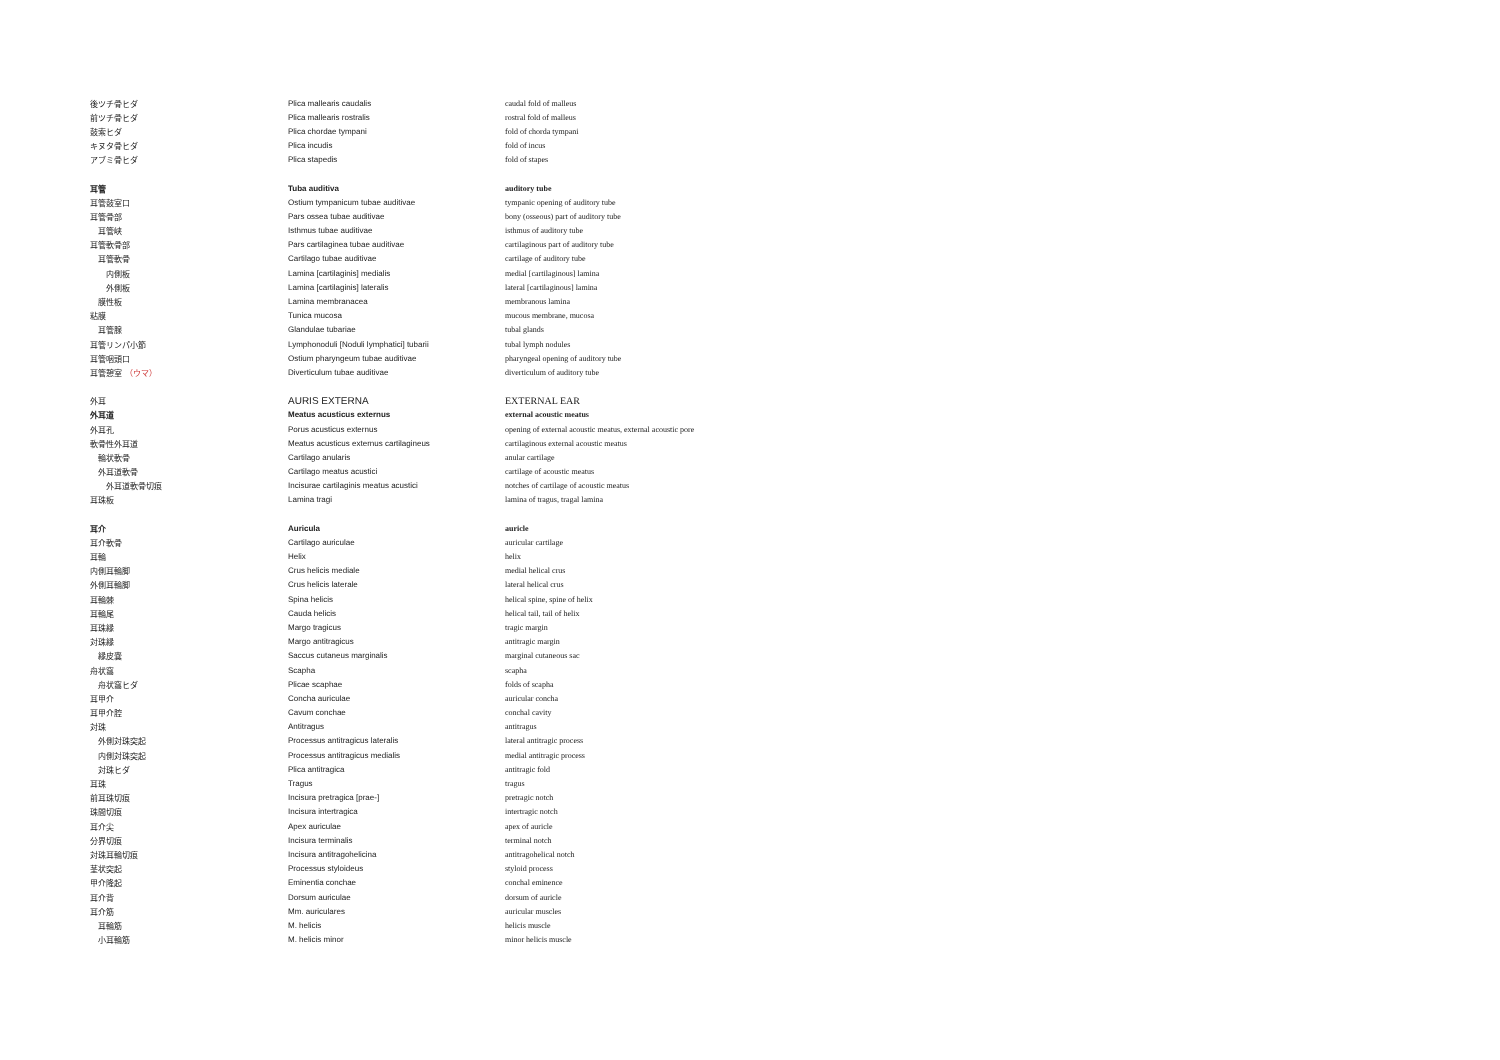| 後ツチ骨ヒダ | Plica mallearis caudalis | caudal fold of malleus |
| 前ツチ骨ヒダ | Plica mallearis rostralis | rostral fold of malleus |
| 鼓索ヒダ | Plica chordae tympani | fold of chorda tympani |
| キヌタ骨ヒダ | Plica incudis | fold of incus |
| アブミ骨ヒダ | Plica stapedis | fold of stapes |
| 耳管 | Tuba auditiva | auditory tube |
| 耳管鼓室口 | Ostium tympanicum tubae auditivae | tympanic opening of auditory tube |
| 耳管骨部 | Pars ossea tubae auditivae | bony (osseous) part of auditory tube |
| 耳管峡 | Isthmus tubae auditivae | isthmus of auditory tube |
| 耳管軟骨部 | Pars cartilaginea tubae auditivae | cartilaginous part of auditory tube |
| 耳管軟骨 | Cartilago tubae auditivae | cartilage of auditory tube |
| 内側板 | Lamina [cartilaginis] medialis | medial [cartilaginous] lamina |
| 外側板 | Lamina [cartilaginis] lateralis | lateral [cartilaginous] lamina |
| 膜性板 | Lamina membranacea | membranous lamina |
| 粘膜 | Tunica mucosa | mucous membrane, mucosa |
| 耳管腺 | Glandulae tubariae | tubal glands |
| 耳管リンパ小節 | Lymphonoduli [Noduli lymphatici] tubarii | tubal lymph nodules |
| 耳管咽頭口 | Ostium pharyngeum tubae auditivae | pharyngeal opening of auditory tube |
| 耳管憩室 （ウマ） | Diverticulum tubae auditivae | diverticulum of auditory tube |
| 外耳 | AURIS EXTERNA | EXTERNAL EAR |
| 外耳道 | Meatus acusticus externus | external acoustic meatus |
| 外耳孔 | Porus acusticus externus | opening of external acoustic meatus, external acoustic pore |
| 軟骨性外耳道 | Meatus acusticus externus cartilagineus | cartilaginous external acoustic meatus |
| 輪状軟骨 | Cartilago anularis | anular cartilage |
| 外耳道軟骨 | Cartilago meatus acustici | cartilage of acoustic meatus |
| 外耳道軟骨切痕 | Incisurae cartilaginis meatus acustici | notches of cartilage of acoustic meatus |
| 耳珠板 | Lamina tragi | lamina of tragus, tragal lamina |
| 耳介 | Auricula | auricle |
| 耳介軟骨 | Cartilago auriculae | auricular cartilage |
| 耳輪 | Helix | helix |
| 内側耳輪脚 | Crus helicis mediale | medial helical crus |
| 外側耳輪脚 | Crus helicis laterale | lateral helical crus |
| 耳輪棘 | Spina helicis | helical spine, spine of helix |
| 耳輪尾 | Cauda helicis | helical tail, tail of helix |
| 耳珠縁 | Margo tragicus | tragic margin |
| 対珠縁 | Margo antitragicus | antitragic margin |
| 縁皮嚢 | Saccus cutaneus marginalis | marginal cutaneous sac |
| 舟状窩 | Scapha | scapha |
| 舟状窩ヒダ | Plicae scaphae | folds of scapha |
| 耳甲介 | Concha auriculae | auricular concha |
| 耳甲介腔 | Cavum conchae | conchal cavity |
| 対珠 | Antitragus | antitragus |
| 外側対珠突起 | Processus antitragicus lateralis | lateral antitragic process |
| 内側対珠突起 | Processus antitragicus medialis | medial antitragic process |
| 対珠ヒダ | Plica antitragica | antitragic fold |
| 耳珠 | Tragus | tragus |
| 前耳珠切痕 | Incisura pretragica [prae-] | pretragic notch |
| 珠間切痕 | Incisura intertragica | intertragic notch |
| 耳介尖 | Apex auriculae | apex of auricle |
| 分界切痕 | Incisura terminalis | terminal notch |
| 対珠耳輪切痕 | Incisura antitragohelicina | antitragohelical notch |
| 茎状突起 | Processus styloideus | styloid process |
| 甲介隆起 | Eminentia conchae | conchal eminence |
| 耳介背 | Dorsum auriculae | dorsum of auricle |
| 耳介筋 | Mm. auriculares | auricular muscles |
| 耳輪筋 | M. helicis | helicis muscle |
| 小耳輪筋 | M. helicis minor | minor helicis muscle |